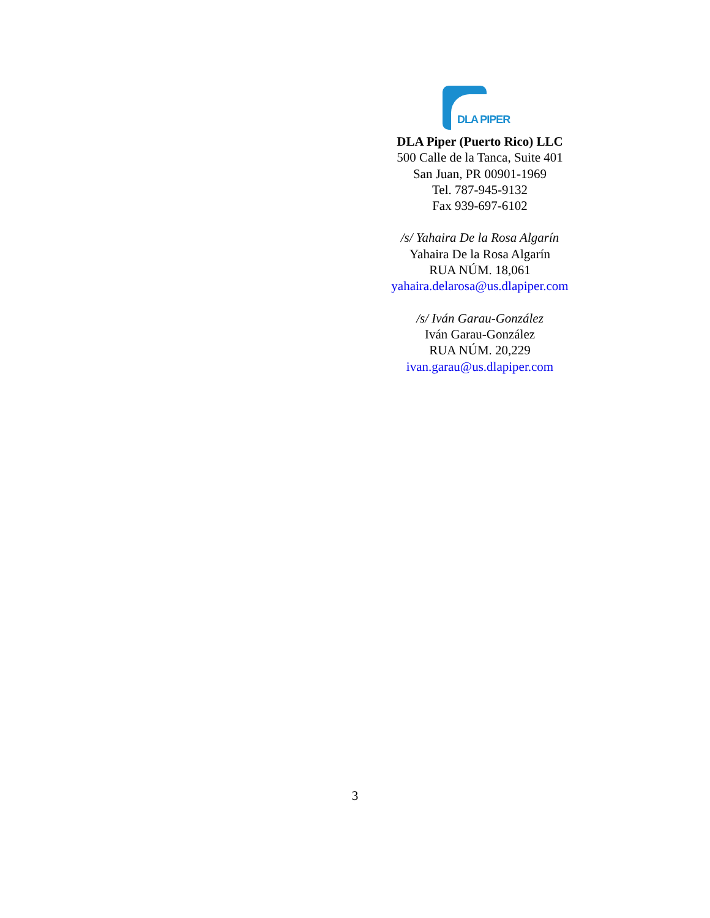DLA PIPER
DLA Piper (Puerto Rico) LLC
500 Calle de la Tanca, Suite 401
San Juan, PR 00901-1969
Tel. 787-945-9132
Fax 939-697-6102
/s/ Yahaira De la Rosa Algarín
Yahaira De la Rosa Algarín
RUA NÚM. 18,061
yahaira.delarosa@us.dlapiper.com
/s/ Iván Garau-González
Iván Garau-González
RUA NÚM. 20,229
ivan.garau@us.dlapiper.com
3